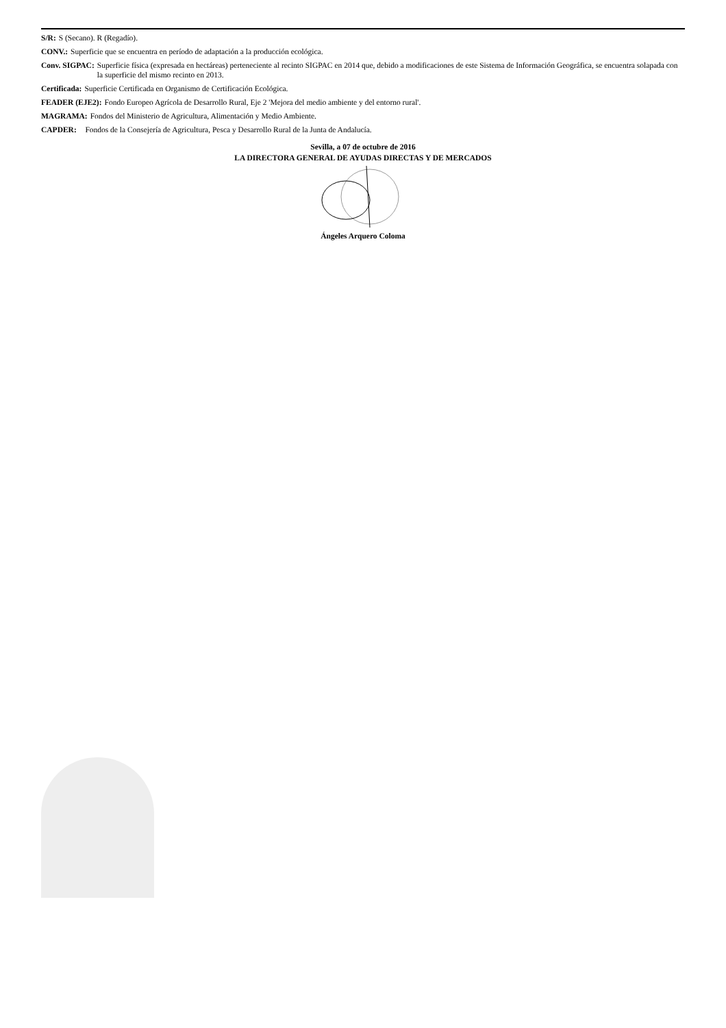S/R: S (Secano). R (Regadío).
CONV.: Superficie que se encuentra en período de adaptación a la producción ecológica.
Conv. SIGPAC: Superficie física (expresada en hectáreas) perteneciente al recinto SIGPAC en 2014 que, debido a modificaciones de este Sistema de Información Geográfica, se encuentra solapada con la superficie del mismo recinto en 2013.
Certificada: Superficie Certificada en Organismo de Certificación Ecológica.
FEADER (EJE2): Fondo Europeo Agrícola de Desarrollo Rural, Eje 2 'Mejora del medio ambiente y del entorno rural'.
MAGRAMA: Fondos del Ministerio de Agricultura, Alimentación y Medio Ambiente.
CAPDER: Fondos de la Consejería de Agricultura, Pesca y Desarrollo Rural de la Junta de Andalucía.
Sevilla, a 07 de octubre de 2016
LA DIRECTORA GENERAL DE AYUDAS DIRECTAS Y DE MERCADOS
Ángeles Arquero Coloma